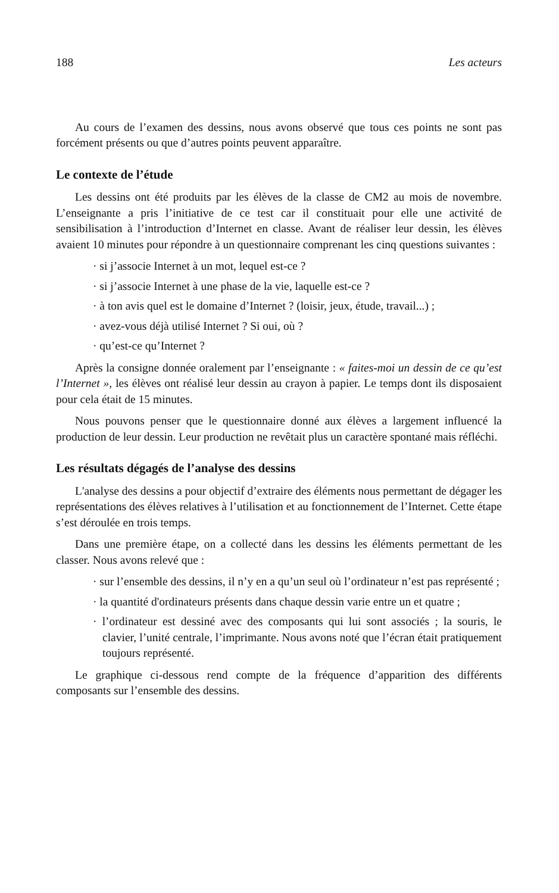188 Les acteurs
Au cours de l’examen des dessins, nous avons observé que tous ces points ne sont pas forcément présents ou que d’autres points peuvent apparaître.
Le contexte de l’étude
Les dessins ont été produits par les élèves de la classe de CM2 au mois de novembre. L’enseignante a pris l’initiative de ce test car il constituait pour elle une activité de sensibilisation à l’introduction d’Internet en classe. Avant de réaliser leur dessin, les élèves avaient 10 minutes pour répondre à un questionnaire comprenant les cinq questions suivantes :
· si j’associe Internet à un mot, lequel est-ce ?
· si j’associe Internet à une phase de la vie, laquelle est-ce ?
· à ton avis quel est le domaine d’Internet ? (loisir, jeux, étude, travail...) ;
· avez-vous déjà utilisé Internet ? Si oui, où ?
· qu’est-ce qu’Internet ?
Après la consigne donnée oralement par l’enseignante : « faites-moi un dessin de ce qu’est l’Internet », les élèves ont réalisé leur dessin au crayon à papier. Le temps dont ils disposaient pour cela était de 15 minutes.
Nous pouvons penser que le questionnaire donné aux élèves a largement influencé la production de leur dessin. Leur production ne revêtait plus un caractère spontané mais réfléchi.
Les résultats dégagés de l’analyse des dessins
L'analyse des dessins a pour objectif d’extraire des éléments nous permettant de dégager les représentations des élèves relatives à l’utilisation et au fonctionnement de l’Internet. Cette étape s’est déroulée en trois temps.
Dans une première étape, on a collecté dans les dessins les éléments permettant de les classer. Nous avons relevé que :
· sur l’ensemble des dessins, il n’y en a qu’un seul où l’ordinateur n’est pas représenté ;
· la quantité d'ordinateurs présents dans chaque dessin varie entre un et quatre ;
· l’ordinateur est dessiné avec des composants qui lui sont associés ; la souris, le clavier, l’unité centrale, l’imprimante. Nous avons noté que l’écran était pratiquement toujours représenté.
Le graphique ci-dessous rend compte de la fréquence d’apparition des différents composants sur l’ensemble des dessins.